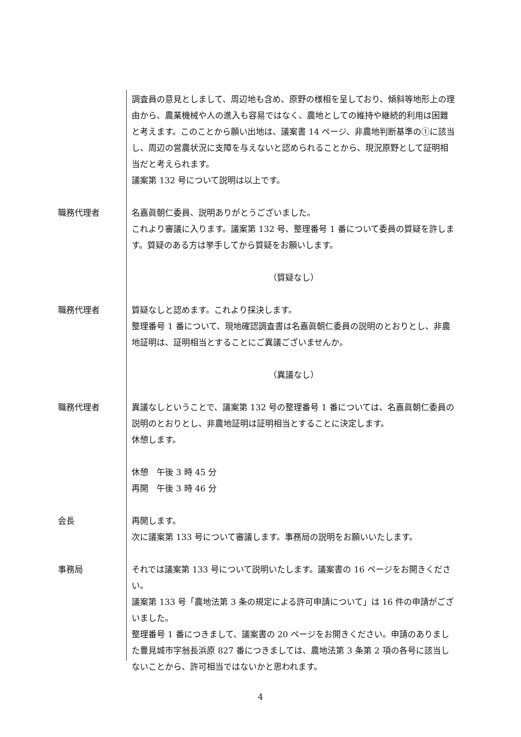調査員の意見としまして、周辺地も含め、原野の様相を呈しており、傾斜等地形上の理由から、農業機械や人の進入も容易ではなく、農地としての維持や継続的利用は困難と考えます。このことから願い出地は、議案書 14 ページ、非農地判断基準の①に該当し、周辺の営農状況に支障を与えないと認められることから、現況原野として証明相当だと考えられます。
議案第 132 号について説明は以上です。
職務代理者 名嘉眞朝仁委員、説明ありがとうございました。
これより審議に入ります。議案第 132 号、整理番号 1 番について委員の質疑を許します。質疑のある方は挙手してから質疑をお願いします。
（質疑なし）
職務代理者 質疑なしと認めます。これより採決します。
整理番号 1 番について、現地確認調査書は名嘉眞朝仁委員の説明のとおりとし、非農地証明は、証明相当とすることにご異議ございませんか。
（異議なし）
職務代理者 異議なしということで、議案第 132 号の整理番号 1 番については、名嘉眞朝仁委員の説明のとおりとし、非農地証明は証明相当とすることに決定します。
休憩します。
休憩　午後 3 時 45 分
再開　午後 3 時 46 分
会長 再開します。
次に議案第 133 号について審議します。事務局の説明をお願いいたします。
事務局 それでは議案第 133 号について説明いたします。議案書の 16 ページをお開きください。
議案第 133 号「農地法第 3 条の規定による許可申請について」は 16 件の申請がございました。
整理番号 1 番につきまして、議案書の 20 ページをお開きください。申請のありました豊見城市字翁長浜原 827 番につきましては、農地法第 3 条第 2 項の各号に該当しないことから、許可相当ではないかと思われます。
4